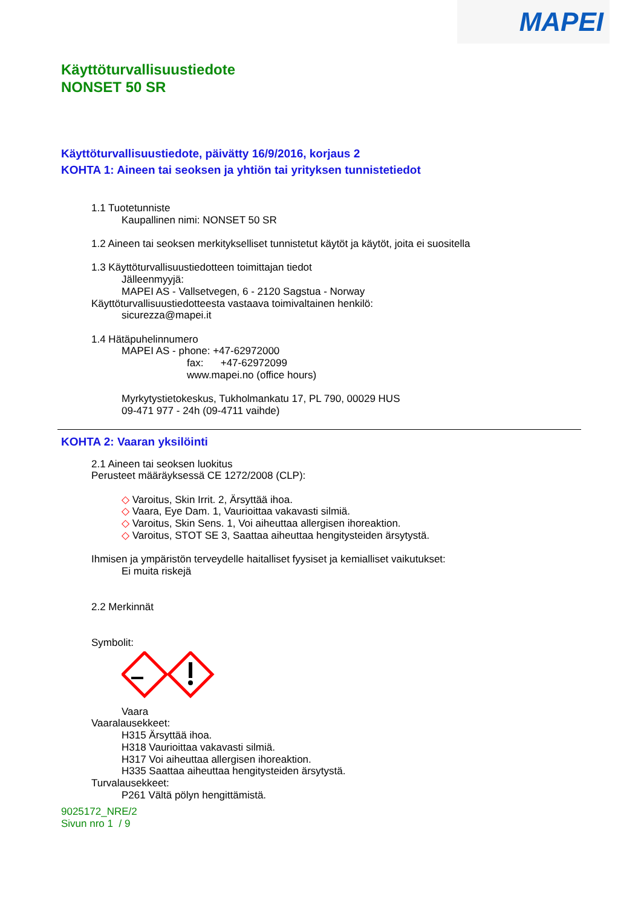MAPEI
Käyttöturvallisuustiedote
NONSET 50 SR
Käyttöturvallisuustiedote, päivätty 16/9/2016, korjaus 2
KOHTA 1: Aineen tai seoksen ja yhtiön tai yrityksen tunnistetiedot
1.1 Tuotetunniste
Kaupallinen nimi: NONSET 50 SR
1.2 Aineen tai seoksen merkitykselliset tunnistetut käytöt ja käytöt, joita ei suositella
1.3 Käyttöturvallisuustiedotteen toimittajan tiedot
Jälleenmyyjä:
MAPEI AS - Vallsetvegen, 6 - 2120 Sagstua - Norway
Käyttöturvallisuustiedotteesta vastaava toimivaltainen henkilö:
sicurezza@mapei.it
1.4 Hätäpuhelinnumero
MAPEI AS - phone: +47-62972000
fax: +47-62972099
www.mapei.no (office hours)
Myrkytystietokeskus, Tukholmankatu 17, PL 790, 00029 HUS
09-471 977 - 24h (09-4711 vaihde)
KOHTA 2: Vaaran yksilöinti
2.1 Aineen tai seoksen luokitus
Perusteet määräyksessä CE 1272/2008 (CLP):
◇ Varoitus, Skin Irrit. 2, Ärsyttää ihoa.
◇ Vaara, Eye Dam. 1, Vaurioittaa vakavasti silmiä.
◇ Varoitus, Skin Sens. 1, Voi aiheuttaa allergisen ihoreaktion.
◇ Varoitus, STOT SE 3, Saattaa aiheuttaa hengitysteiden ärsytystä.
Ihmisen ja ympäristön terveydelle haitalliset fyysiset ja kemialliset vaikutukset:
Ei muita riskejä
2.2 Merkinnät
Symbolit:
Vaara
Vaaralausekkeet:
H315 Ärsyttää ihoa.
H318 Vaurioittaa vakavasti silmiä.
H317 Voi aiheuttaa allergisen ihoreaktion.
H335 Saattaa aiheuttaa hengitysteiden ärsytystä.
Turvalausekkeet:
P261 Vältä pölyn hengittämistä.
9025172_NRE/2
Sivun nro 1 / 9